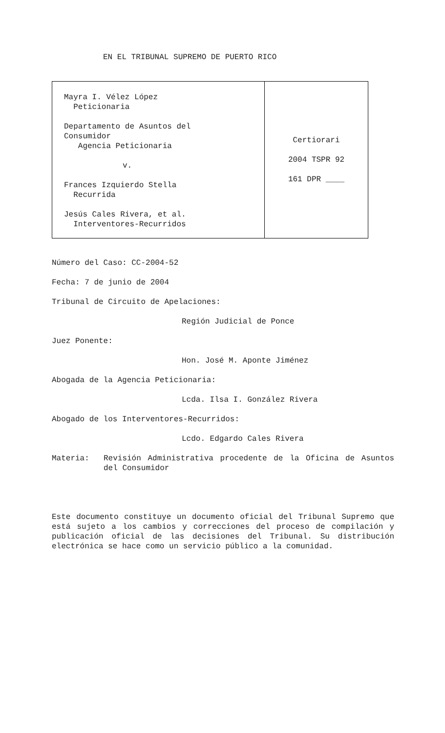EN EL TRIBUNAL SUPREMO DE PUERTO RICO
| Mayra I. Vélez López Peticionaria Departamento de Asuntos del Consumidor Agencia Peticionaria v. Frances Izquierdo Stella Recurrida Jesús Cales Rivera, et al. Interventores-Recurridos | Certiorari 2004 TSPR 92 161 DPR ____ |
Número del Caso: CC-2004-52
Fecha: 7 de junio de 2004
Tribunal de Circuito de Apelaciones:
Región Judicial de Ponce
Juez Ponente:
Hon. José M. Aponte Jiménez
Abogada de la Agencia Peticionaria:
Lcda. Ilsa I. González Rivera
Abogado de los Interventores-Recurridos:
Lcdo. Edgardo Cales Rivera
Materia: Revisión Administrativa procedente de la Oficina de Asuntos del Consumidor
Este documento constituye un documento oficial del Tribunal Supremo que está sujeto a los cambios y correcciones del proceso de compilación y publicación oficial de las decisiones del Tribunal. Su distribución electrónica se hace como un servicio público a la comunidad.